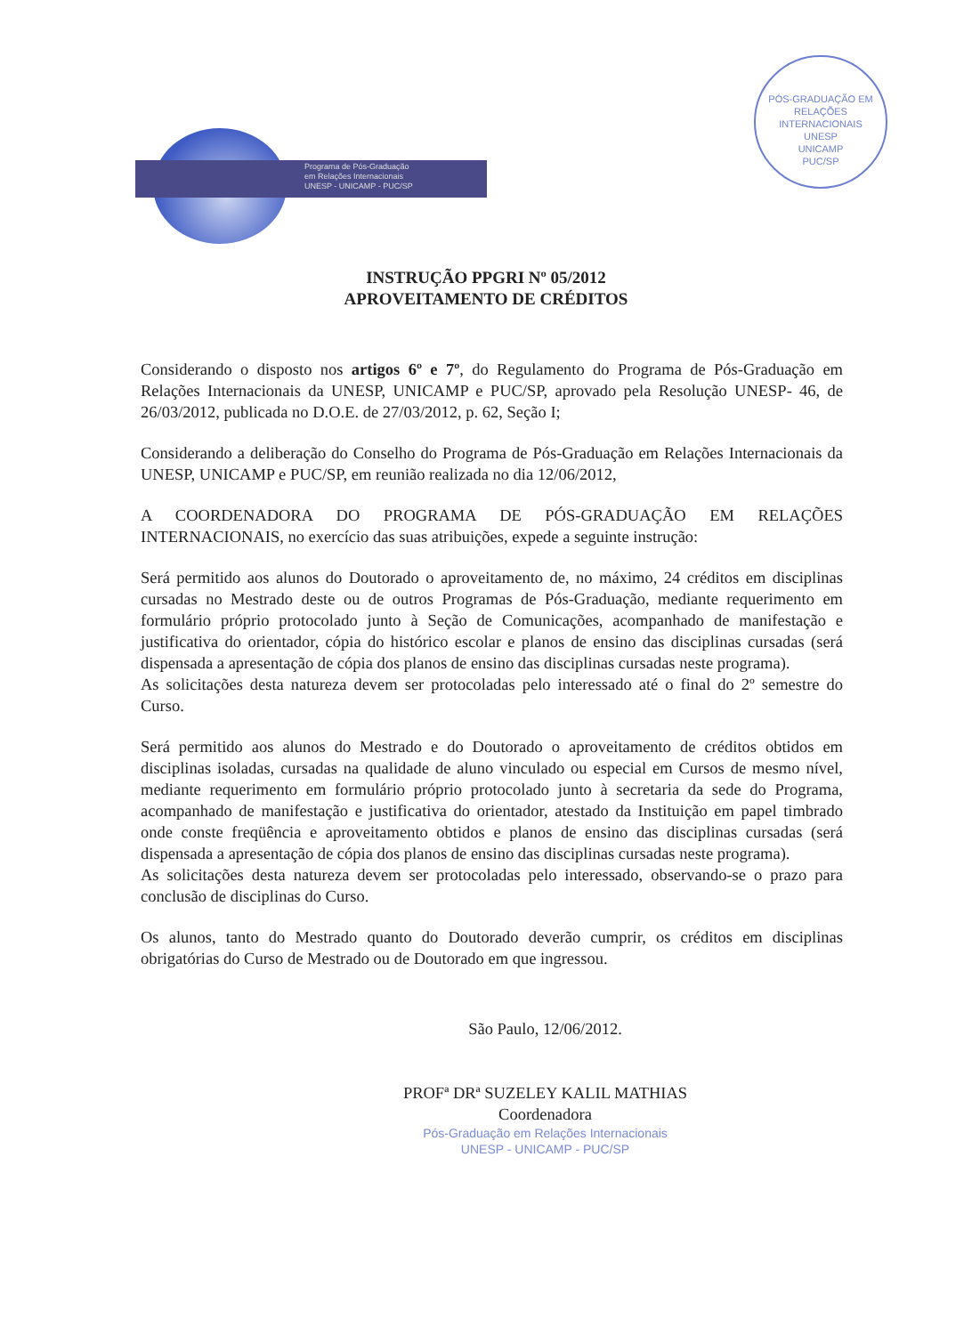Programa de Pós-Graduação
em Relações Internacionais
UNESP - UNICAMP - PUC/SP
PÓS-GRADUAÇÃO EM RELAÇÕES INTERNACIONAIS
UNESP
UNICAMP
PUC/SP
INSTRUÇÃO PPGRI Nº 05/2012
APROVEITAMENTO DE CRÉDITOS
Considerando o disposto nos artigos 6º e 7º, do Regulamento do Programa de Pós-Graduação em Relações Internacionais da UNESP, UNICAMP e PUC/SP, aprovado pela Resolução UNESP- 46, de 26/03/2012, publicada no D.O.E. de 27/03/2012, p. 62, Seção I;
Considerando a deliberação do Conselho do Programa de Pós-Graduação em Relações Internacionais da UNESP, UNICAMP e PUC/SP, em reunião realizada no dia 12/06/2012,
A COORDENADORA DO PROGRAMA DE PÓS-GRADUAÇÃO EM RELAÇÕES INTERNACIONAIS, no exercício das suas atribuições, expede a seguinte instrução:
Será permitido aos alunos do Doutorado o aproveitamento de, no máximo, 24 créditos em disciplinas cursadas no Mestrado deste ou de outros Programas de Pós-Graduação, mediante requerimento em formulário próprio protocolado junto à Seção de Comunicações, acompanhado de manifestação e justificativa do orientador, cópia do histórico escolar e planos de ensino das disciplinas cursadas (será dispensada a apresentação de cópia dos planos de ensino das disciplinas cursadas neste programa).
As solicitações desta natureza devem ser protocoladas pelo interessado até o final do 2º semestre do Curso.
Será permitido aos alunos do Mestrado e do Doutorado o aproveitamento de créditos obtidos em disciplinas isoladas, cursadas na qualidade de aluno vinculado ou especial em Cursos de mesmo nível, mediante requerimento em formulário próprio protocolado junto à secretaria da sede do Programa, acompanhado de manifestação e justificativa do orientador, atestado da Instituição em papel timbrado onde conste freqüência e aproveitamento obtidos e planos de ensino das disciplinas cursadas (será dispensada a apresentação de cópia dos planos de ensino das disciplinas cursadas neste programa).
As solicitações desta natureza devem ser protocoladas pelo interessado, observando-se o prazo para conclusão de disciplinas do Curso.
Os alunos, tanto do Mestrado quanto do Doutorado deverão cumprir, os créditos em disciplinas obrigatórias do Curso de Mestrado ou de Doutorado em que ingressou.
São Paulo, 12/06/2012.
PROFª DRª SUZELEY KALIL MATHIAS
Coordenadora
Pós-Graduação em Relações Internacionais
UNESP - UNICAMP - PUC/SP